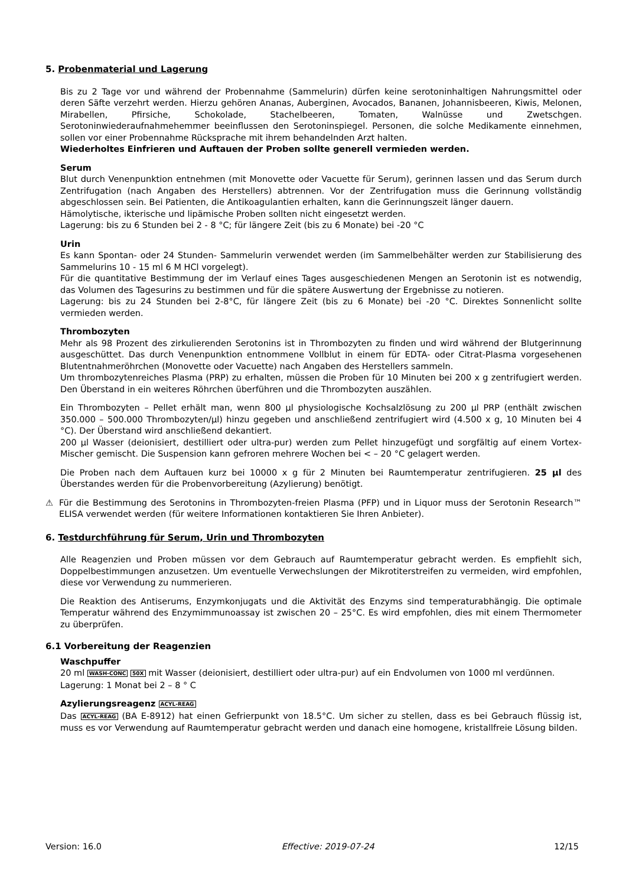5. Probenmaterial und Lagerung
Bis zu 2 Tage vor und während der Probennahme (Sammelurin) dürfen keine serotoninhaltigen Nahrungsmittel oder deren Säfte verzehrt werden. Hierzu gehören Ananas, Auberginen, Avocados, Bananen, Johannisbeeren, Kiwis, Melonen, Mirabellen, Pfirsiche, Schokolade, Stachelbeeren, Tomaten, Walnüsse und Zwetschgen. Serotoninwiederaufnahmehemmer beeinflussen den Serotoninspiegel. Personen, die solche Medikamente einnehmen, sollen vor einer Probennahme Rücksprache mit ihrem behandelnden Arzt halten.
Wiederholtes Einfrieren und Auftauen der Proben sollte generell vermieden werden.
Serum
Blut durch Venenpunktion entnehmen (mit Monovette oder Vacuette für Serum), gerinnen lassen und das Serum durch Zentrifugation (nach Angaben des Herstellers) abtrennen. Vor der Zentrifugation muss die Gerinnung vollständig abgeschlossen sein. Bei Patienten, die Antikoagulantien erhalten, kann die Gerinnungszeit länger dauern.
Hämolytische, ikterische und lipämische Proben sollten nicht eingesetzt werden.
Lagerung: bis zu 6 Stunden bei 2 - 8 °C; für längere Zeit (bis zu 6 Monate) bei -20 °C
Urin
Es kann Spontan- oder 24 Stunden- Sammelurin verwendet werden (im Sammelbehälter werden zur Stabilisierung des Sammelurins 10 - 15 ml 6 M HCl vorgelegt).
Für die quantitative Bestimmung der im Verlauf eines Tages ausgeschiedenen Mengen an Serotonin ist es notwendig, das Volumen des Tagesurins zu bestimmen und für die spätere Auswertung der Ergebnisse zu notieren.
Lagerung: bis zu 24 Stunden bei 2-8°C, für längere Zeit (bis zu 6 Monate) bei -20 °C. Direktes Sonnenlicht sollte vermieden werden.
Thrombozyten
Mehr als 98 Prozent des zirkulierenden Serotonins ist in Thrombozyten zu finden und wird während der Blutgerinnung ausgeschüttet. Das durch Venenpunktion entnommene Vollblut in einem für EDTA- oder Citrat-Plasma vorgesehenen Blutentnahmeröhrchen (Monovette oder Vacuette) nach Angaben des Herstellers sammeln.
Um thrombozytenreiches Plasma (PRP) zu erhalten, müssen die Proben für 10 Minuten bei 200 x g zentrifugiert werden. Den Überstand in ein weiteres Röhrchen überführen und die Thrombozyten auszählen.
Ein Thrombozyten – Pellet erhält man, wenn 800 µl physiologische Kochsalzlösung zu 200 µl PRP (enthält zwischen 350.000 – 500.000 Thrombozyten/µl) hinzu gegeben und anschließend zentrifugiert wird (4.500 x g, 10 Minuten bei 4 °C). Der Überstand wird anschließend dekantiert.
200 µl Wasser (deionisiert, destilliert oder ultra-pur) werden zum Pellet hinzugefügt und sorgfältig auf einem Vortex- Mischer gemischt. Die Suspension kann gefroren mehrere Wochen bei < – 20 °C gelagert werden.
Die Proben nach dem Auftauen kurz bei 10000 x g für 2 Minuten bei Raumtemperatur zentrifugieren. 25 µl des Überstandes werden für die Probenvorbereitung (Azylierung) benötigt.
⚠ Für die Bestimmung des Serotonins in Thrombozyten-freien Plasma (PFP) und in Liquor muss der Serotonin Research™ ELISA verwendet werden (für weitere Informationen kontaktieren Sie Ihren Anbieter).
6. Testdurchführung für Serum, Urin und Thrombozyten
Alle Reagenzien und Proben müssen vor dem Gebrauch auf Raumtemperatur gebracht werden. Es empfiehlt sich, Doppelbestimmungen anzusetzen. Um eventuelle Verwechslungen der Mikrotiterstreifen zu vermeiden, wird empfohlen, diese vor Verwendung zu nummerieren.
Die Reaktion des Antiserums, Enzymkonjugats und die Aktivität des Enzyms sind temperaturabhängig. Die optimale Temperatur während des Enzymimmunoassay ist zwischen 20 – 25°C. Es wird empfohlen, dies mit einem Thermometer zu überprüfen.
6.1 Vorbereitung der Reagenzien
Waschpuffer
20 ml WASH-CONC 50X mit Wasser (deionisiert, destilliert oder ultra-pur) auf ein Endvolumen von 1000 ml verdünnen.
Lagerung: 1 Monat bei 2 – 8 ° C
Azylierungsreagenz ACYL-REAG
Das ACYL-REAG (BA E-8912) hat einen Gefrierpunkt von 18.5°C. Um sicher zu stellen, dass es bei Gebrauch flüssig ist, muss es vor Verwendung auf Raumtemperatur gebracht werden und danach eine homogene, kristallfreie Lösung bilden.
Version: 16.0 Effective: 2019-07-24 12/15